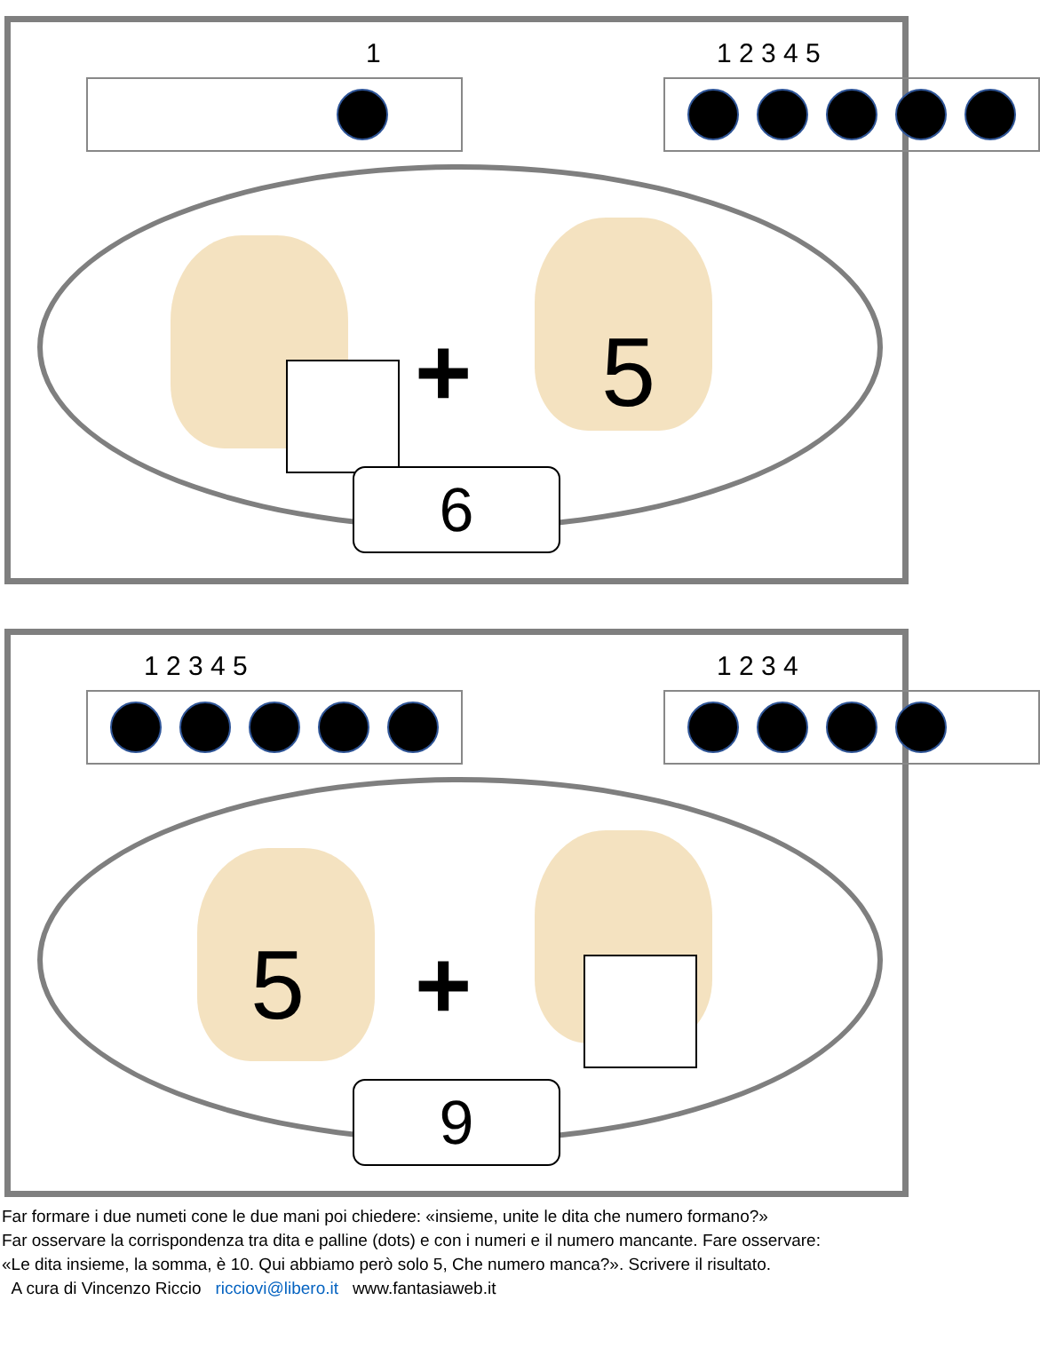1 1 2 3 4 5
+ 5
6
1 2 3 4 5 1 2 3 4
5 +
9
Far formare i due numeti cone le due mani poi chiedere: «insieme, unite le dita che numero formano?»
Far osservare la corrispondenza tra dita e palline (dots) e con i numeri e il numero mancante. Fare osservare:
«Le dita insieme, la somma, è 10. Qui abbiamo però solo 5, Che numero manca?». Scrivere il risultato.
A cura di Vincenzo Riccio ricciovi@libero.it www.fantasiaweb.it